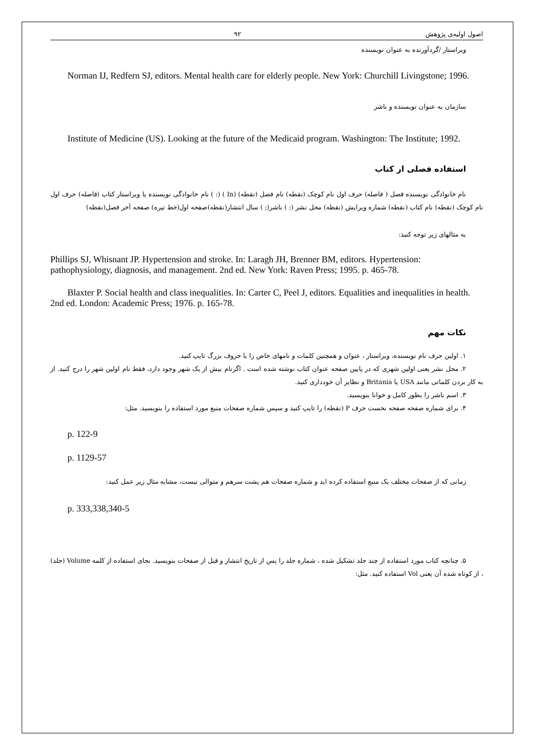اصول اولیه‌ی پژوهش ۹۲
ویراستار /گردآورنده به عنوان نویسنده
Norman IJ, Redfern SJ, editors. Mental health care for elderly people. New York: Churchill Livingstone; 1996.
سازمان به عنوان نویسنده و ناشر
Institute of Medicine (US). Looking at the future of the Medicaid program. Washington: The Institute; 1992.
استفاده فصلی از کتاب
نام خانوادگی نویسنده فصل ( فاصله) حرف اول نام کوچک (نقطه) نام فصل (نقطه) (In ) (: ) نام خانوادگی نویسنده یا ویراستار کتاب (فاصله) حرف اول نام کوچک (نقطه) نام کتاب (نقطه) شماره ویرایش (نقطه) محل نشر (: ) ناشر(; ) سال انتشار(نقطه)صفحه اول(خط تیره) صفحه آخر فصل(نقطه)
به مثالهای زیر توجه کنید:
Phillips SJ, Whisnant JP. Hypertension and stroke. In: Laragh JH, Brenner BM, editors. Hypertension: pathophysiology, diagnosis, and management. 2nd ed. New York: Raven Press; 1995. p. 465-78.
Blaxter P. Social health and class inequalities. In: Carter C, Peel J, editors. Equalities and inequalities in health. 2nd ed. London: Academic Press; 1976. p. 165-78.
نکات مهم
۱. اولین حرف نام نویسنده، ویراستار ، عنوان و همچنین کلمات و نامهای خاص را با حروف بزرگ تایپ کنید.
۲. محل نشر یعنی اولین شهری که در پایین صفحه عنوان کتاب نوشته شده است . اگرنام بیش از یک شهر وجود دارد، فقط نام اولین شهر را درج کنید. از به کار بردن کلماتی مانند USA یا Britania و نظایر آن خودداری کنید.
۳. اسم ناشر را بطور کامل و خوانا بنویسید.
۴. برای شماره صفحه صفحه نخست حرف P (نقطه) را تایپ کنید و سپس شماره صفحات منبع مورد استفاده را بنویسید. مثل:
p. 122-9
p. 1129-57
زمانی که از صفحات مختلف یک منبع استفاده کرده اید و شماره صفحات هم پشت سرهم و متوالی نیست، مشابه مثال زیر عمل کنید:
p. 333,338,340-5
۵. چنانچه کتاب مورد استفاده از چند جلد تشکیل شده ، شماره جلد را پس از تاریخ انتشار و قبل از صفحات بنویسید. بجای استفاده از کلمه Volume (جلد) ، از کوتاه شده آن یعنی Vol استفاده کنید. مثل: